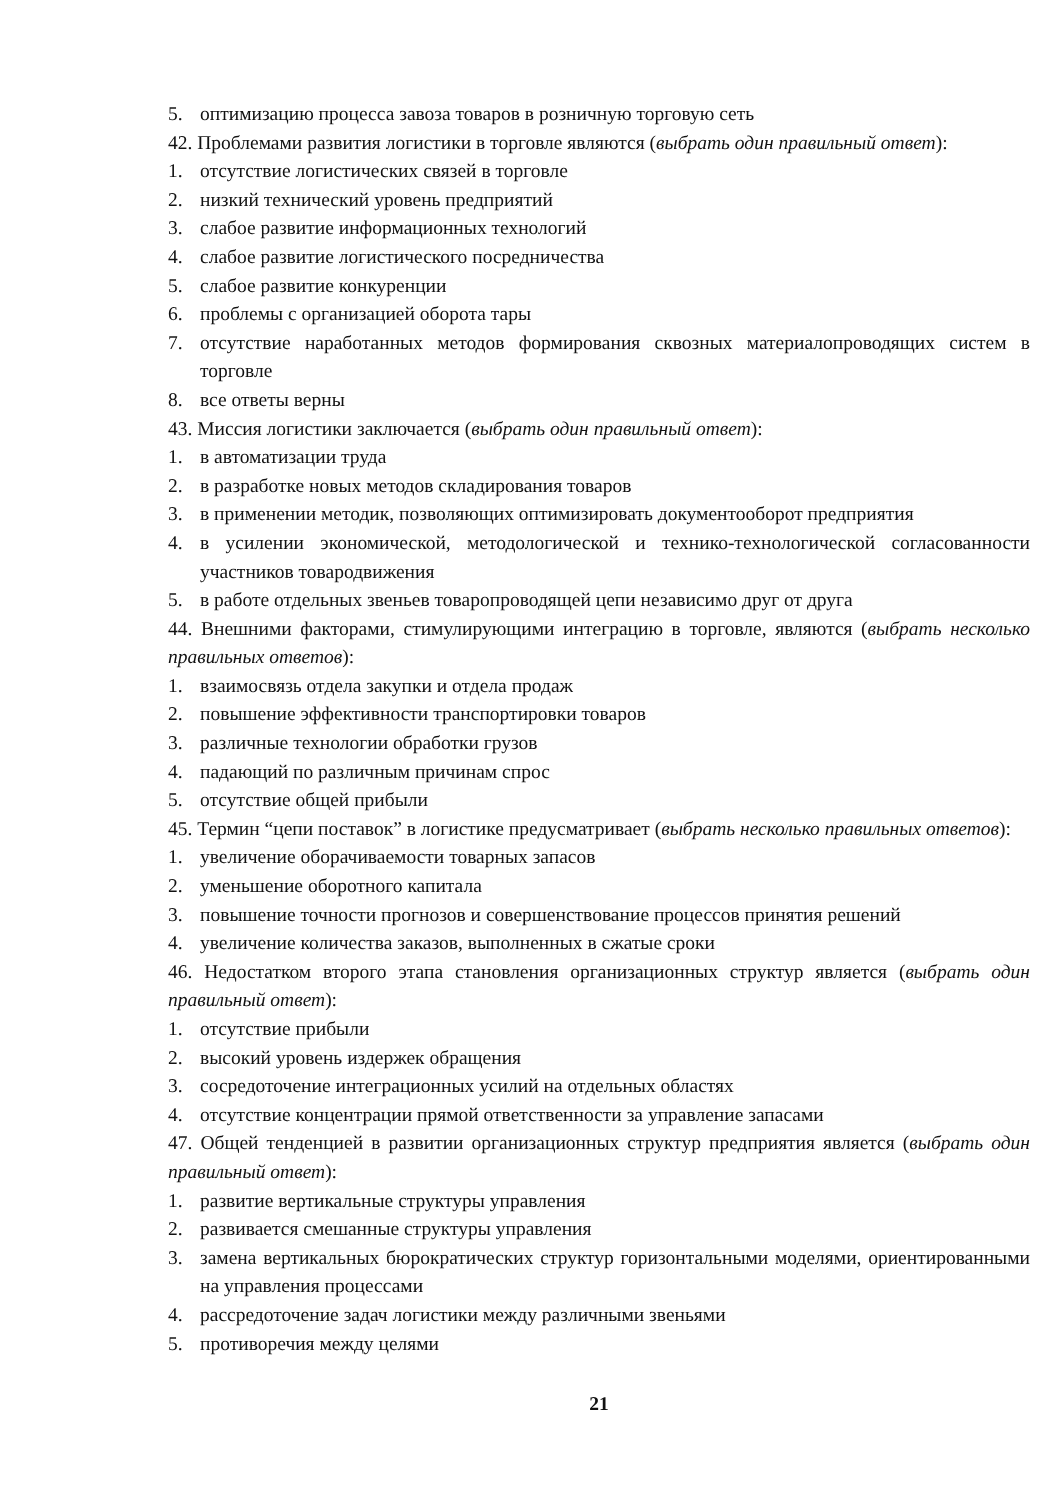5. оптимизацию процесса завоза товаров в розничную торговую сеть
42. Проблемами развития логистики в торговле являются (выбрать один правильный ответ):
1. отсутствие логистических связей в торговле
2. низкий технический уровень предприятий
3. слабое развитие информационных технологий
4. слабое развитие логистического посредничества
5. слабое развитие конкуренции
6. проблемы с организацией оборота тары
7. отсутствие наработанных методов формирования сквозных материалопроводящих систем в торговле
8. все ответы верны
43. Миссия логистики заключается (выбрать один правильный ответ):
1. в автоматизации труда
2. в разработке новых методов складирования товаров
3. в применении методик, позволяющих оптимизировать документооборот предприятия
4. в усилении экономической, методологической и технико-технологической согласованности участников товародвижения
5. в работе отдельных звеньев товаропроводящей цепи независимо друг от друга
44. Внешними факторами, стимулирующими интеграцию в торговле, являются (выбрать несколько правильных ответов):
1. взаимосвязь отдела закупки и отдела продаж
2. повышение эффективности транспортировки товаров
3. различные технологии обработки грузов
4. падающий по различным причинам спрос
5. отсутствие общей прибыли
45. Термин “цепи поставок” в логистике предусматривает (выбрать несколько правильных ответов):
1. увеличение оборачиваемости товарных запасов
2. уменьшение оборотного капитала
3. повышение точности прогнозов и совершенствование процессов принятия решений
4. увеличение количества заказов, выполненных в сжатые сроки
46. Недостатком второго этапа становления организационных структур является (выбрать один правильный ответ):
1. отсутствие прибыли
2. высокий уровень издержек обращения
3. сосредоточение интеграционных усилий на отдельных областях
4. отсутствие концентрации прямой ответственности за управление запасами
47. Общей тенденцией в развитии организационных структур предприятия является (выбрать один правильный ответ):
1. развитие вертикальные структуры управления
2. развивается смешанные структуры управления
3. замена вертикальных бюрократических структур горизонтальными моделями, ориентированными на управления процессами
4. рассредоточение задач логистики между различными звеньями
5. противоречия между целями
21